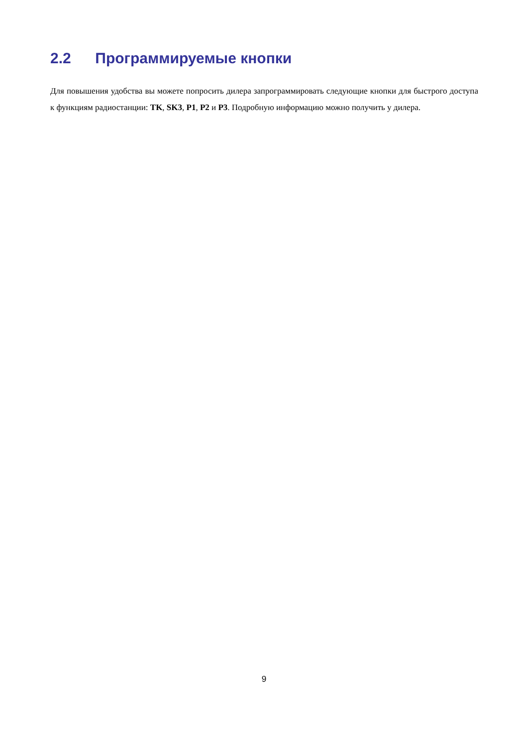2.2 Программируемые кнопки
Для повышения удобства вы можете попросить дилера запрограммировать следующие кнопки для быстрого доступа к функциям радиостанции: TK, SK3, P1, P2 и P3. Подробную информацию можно получить у дилера.
9